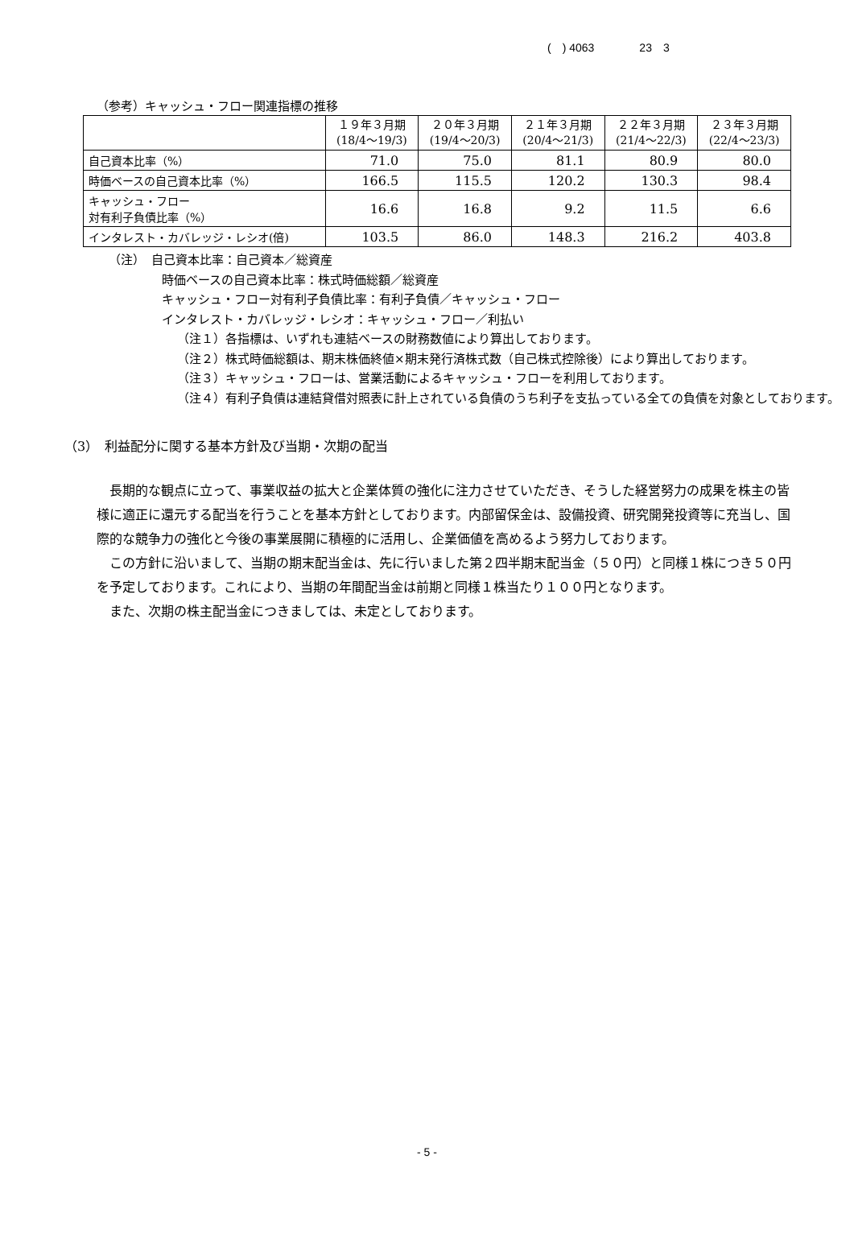(　) 4063　　　　23　3
（参考）キャッシュ・フロー関連指標の推移
| | １９年３月期 (18/4～19/3) | ２０年３月期 (19/4～20/3) | ２１年３月期 (20/4～21/3) | ２２年３月期 (21/4～22/3) | ２３年３月期 (22/4～23/3) |
| --- | --- | --- | --- | --- | --- |
| 自己資本比率（%） | 71.0 | 75.0 | 81.1 | 80.9 | 80.0 |
| 時価ベースの自己資本比率（%） | 166.5 | 115.5 | 120.2 | 130.3 | 98.4 |
| キャッシュ・フロー 対有利子負債比率（%） | 16.6 | 16.8 | 9.2 | 11.5 | 6.6 |
| インタレスト・カバレッジ・レシオ(倍) | 103.5 | 86.0 | 148.3 | 216.2 | 403.8 |
（注）　自己資本比率：自己資本／総資産
時価ベースの自己資本比率：株式時価総額／総資産
キャッシュ・フロー対有利子負債比率：有利子負債／キャッシュ・フロー
インタレスト・カバレッジ・レシオ：キャッシュ・フロー／利払い
（注１）各指標は、いずれも連結ベースの財務数値により算出しております。
（注２）株式時価総額は、期末株価終値×期末発行済株式数（自己株式控除後）により算出しております。
（注３）キャッシュ・フローは、営業活動によるキャッシュ・フローを利用しております。
（注４）有利子負債は連結貸借対照表に計上されている負債のうち利子を支払っている全ての負債を対象としております。
（3）　利益配分に関する基本方針及び当期・次期の配当
長期的な観点に立って、事業収益の拡大と企業体質の強化に注力させていただき、そうした経営努力の成果を株主の皆様に適正に還元する配当を行うことを基本方針としております。内部留保金は、設備投資、研究開発投資等に充当し、国際的な競争力の強化と今後の事業展開に積極的に活用し、企業価値を高めるよう努力しております。
この方針に沿いまして、当期の期末配当金は、先に行いました第２四半期末配当金（５０円）と同様１株につき５０円を予定しております。これにより、当期の年間配当金は前期と同様１株当たり１００円となります。
また、次期の株主配当金につきましては、未定としております。
- 5 -